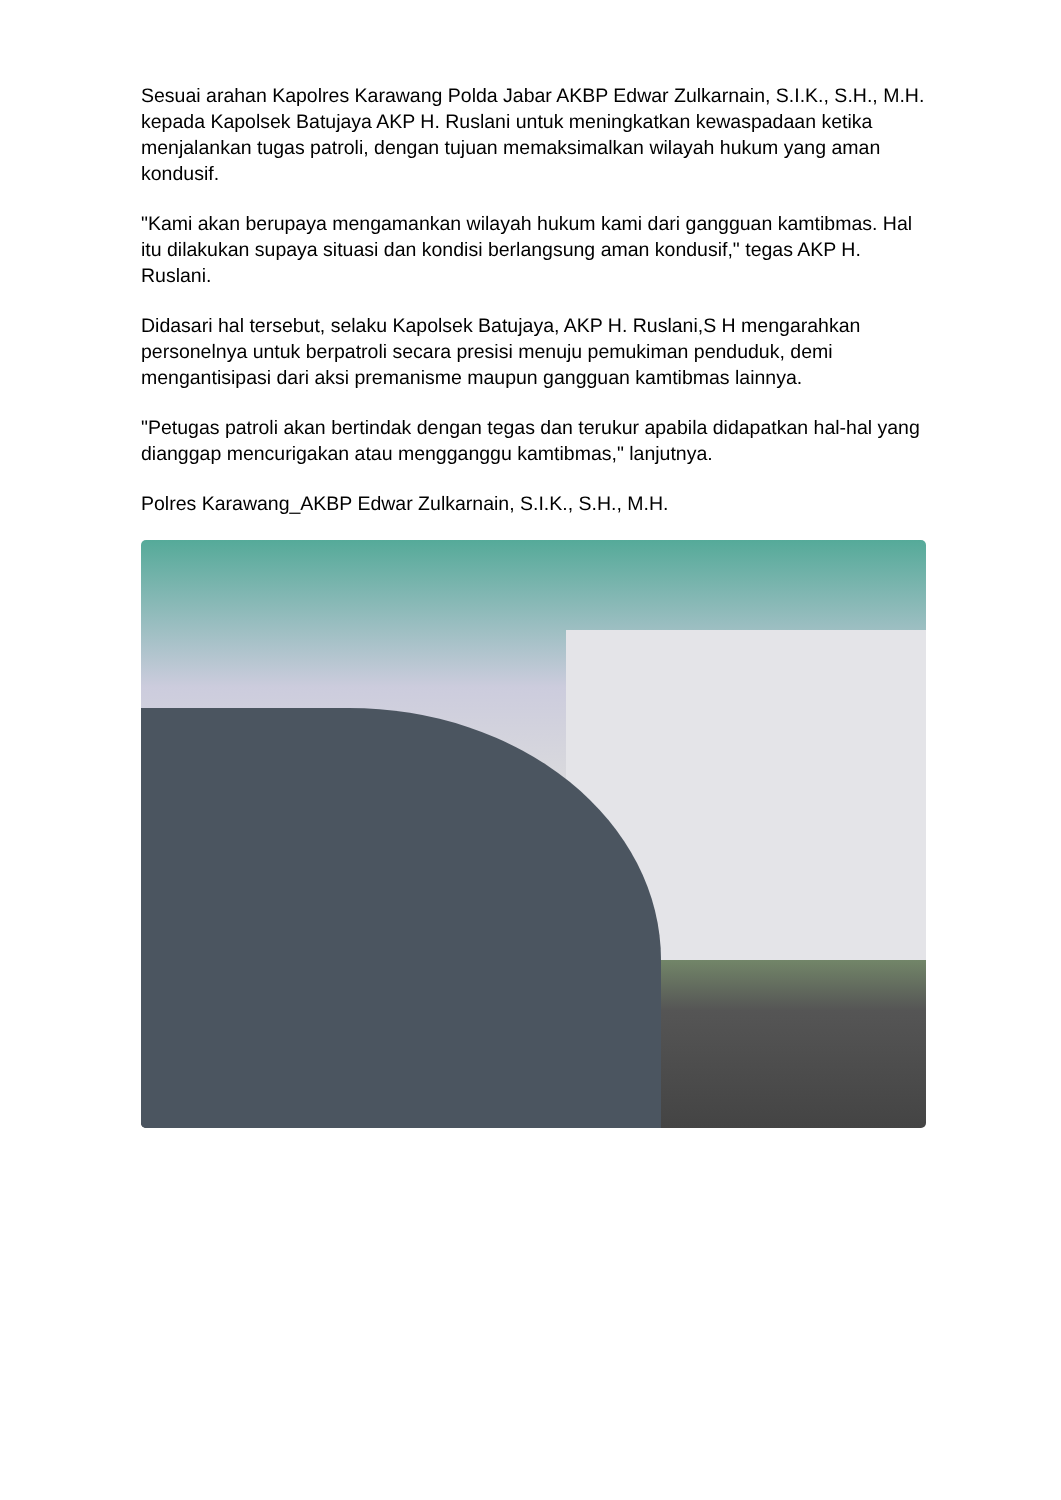Sesuai arahan Kapolres Karawang Polda Jabar AKBP Edwar Zulkarnain, S.I.K., S.H., M.H. kepada Kapolsek Batujaya AKP H. Ruslani untuk meningkatkan kewaspadaan ketika menjalankan tugas patroli, dengan tujuan memaksimalkan wilayah hukum yang aman kondusif.
"Kami akan berupaya mengamankan wilayah hukum kami dari gangguan kamtibmas. Hal itu dilakukan supaya situasi dan kondisi berlangsung aman kondusif," tegas AKP H. Ruslani.
Didasari hal tersebut, selaku Kapolsek Batujaya, AKP H. Ruslani,S H mengarahkan personelnya untuk berpatroli secara presisi menuju pemukiman penduduk, demi mengantisipasi dari aksi premanisme maupun gangguan kamtibmas lainnya.
"Petugas patroli akan bertindak dengan tegas dan terukur apabila didapatkan hal-hal yang dianggap mencurigakan atau mengganggu kamtibmas," lanjutnya.
Polres Karawang_AKBP Edwar Zulkarnain, S.I.K., S.H., M.H.